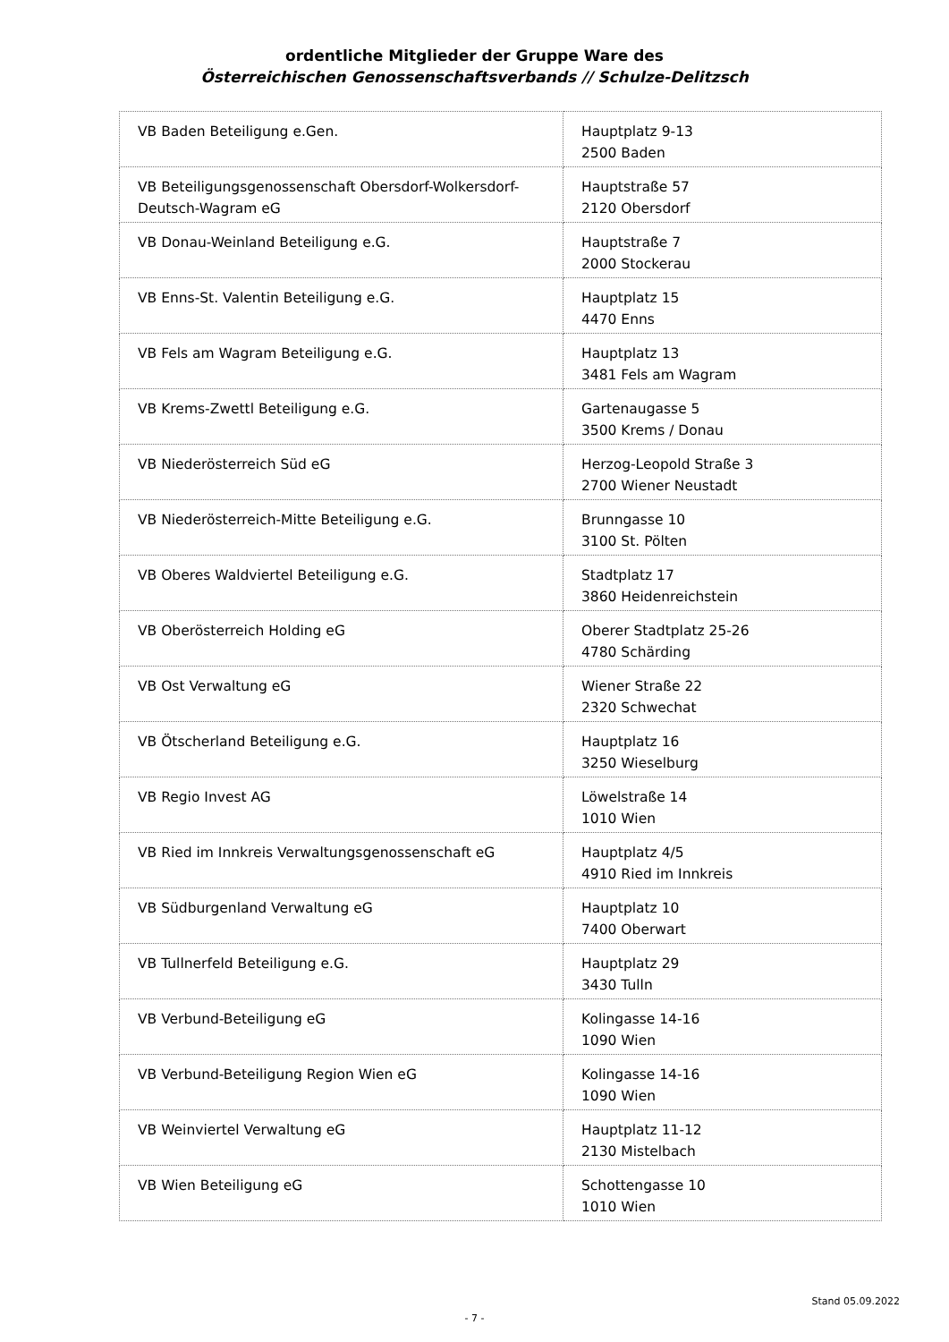ordentliche Mitglieder der Gruppe Ware des
Österreichischen Genossenschaftsverbands // Schulze-Delitzsch
| VB Baden Beteiligung e.Gen. | Hauptplatz 9-13 2500 Baden |
| VB Beteiligungsgenossenschaft Obersdorf-Wolkersdorf-Deutsch-Wagram eG | Hauptstraße 57 2120 Obersdorf |
| VB Donau-Weinland Beteiligung e.G. | Hauptstraße 7 2000 Stockerau |
| VB Enns-St. Valentin Beteiligung e.G. | Hauptplatz 15 4470 Enns |
| VB Fels am Wagram Beteiligung e.G. | Hauptplatz 13 3481 Fels am Wagram |
| VB Krems-Zwettl Beteiligung e.G. | Gartenaugasse 5 3500 Krems / Donau |
| VB Niederösterreich Süd eG | Herzog-Leopold Straße 3 2700 Wiener Neustadt |
| VB Niederösterreich-Mitte Beteiligung e.G. | Brunngasse 10 3100 St. Pölten |
| VB Oberes Waldviertel Beteiligung e.G. | Stadtplatz 17 3860 Heidenreichstein |
| VB Oberösterreich Holding eG | Oberer Stadtplatz 25-26 4780 Schärding |
| VB Ost Verwaltung eG | Wiener Straße 22 2320 Schwechat |
| VB Ötscherland Beteiligung e.G. | Hauptplatz 16 3250 Wieselburg |
| VB Regio Invest AG | Löwelstraße 14 1010 Wien |
| VB Ried im Innkreis Verwaltungsgenossenschaft eG | Hauptplatz 4/5 4910 Ried im Innkreis |
| VB Südburgenland Verwaltung eG | Hauptplatz 10 7400 Oberwart |
| VB Tullnerfeld Beteiligung e.G. | Hauptplatz 29 3430 Tulln |
| VB Verbund-Beteiligung eG | Kolingasse 14-16 1090 Wien |
| VB Verbund-Beteiligung Region Wien eG | Kolingasse 14-16 1090 Wien |
| VB Weinviertel Verwaltung eG | Hauptplatz 11-12 2130 Mistelbach |
| VB Wien Beteiligung eG | Schottengasse 10 1010 Wien |
Stand 05.09.2022
- 7 -